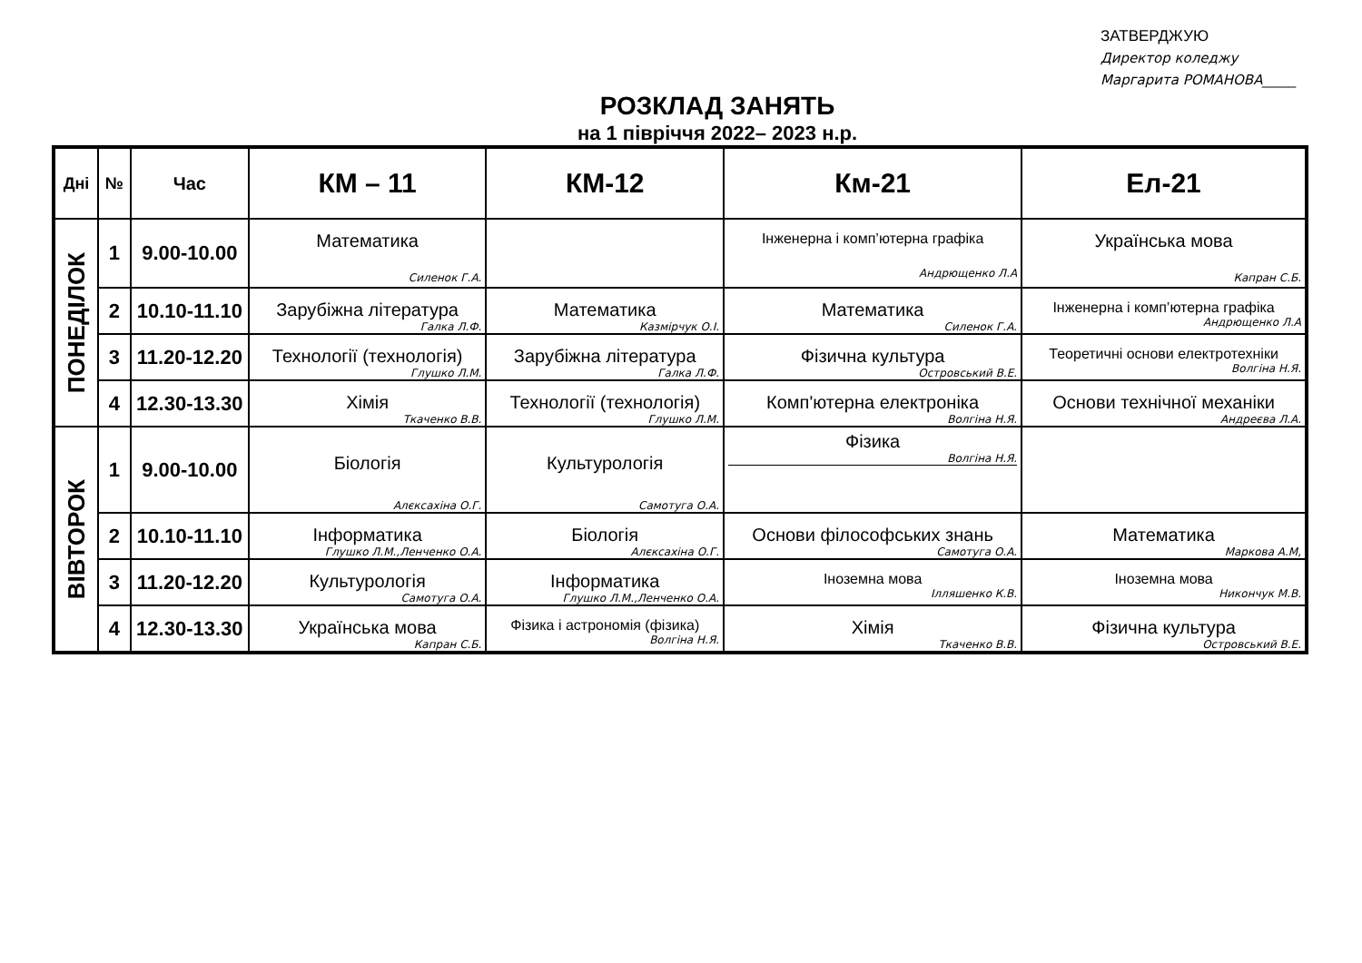ЗАТВЕРДЖУЮ
Директор коледжу
Маргарита РОМАНОВА_____
РОЗКЛАД ЗАНЯТЬ
на 1 півріччя 2022– 2023 н.р.
| Дні | № | Час | КМ – 11 | КМ-12 | Км-21 | Ел-21 |
| --- | --- | --- | --- | --- | --- | --- |
| ПОНЕДІЛОК | 1 | 9.00-10.00 | Математика Силенок Г.А. | | Інженерна і комп’ютерна графіка Андрющенко Л.А | Українська мова Капран С.Б. |
| | 2 | 10.10-11.10 | Зарубіжна література Галка Л.Ф. | Математика Казмірчук О.І. | Математика Силенок Г.А. | Інженерна і комп’ютерна графіка Андрющенко Л.А |
| | 3 | 11.20-12.20 | Технології (технологія) Глушко Л.М. | Зарубіжна література Галка Л.Ф. | Фізична культура Островський В.Е. | Теоретичні основи електротехніки Волгіна Н.Я. |
| | 4 | 12.30-13.30 | Хімія Ткаченко В.В. | Технології (технологія) Глушко Л.М. | Комп'ютерна електроніка Волгіна Н.Я. | Основи технічної механіки Андреєва Л.А. |
| ВІВТОРОК | 1 | 9.00-10.00 | Біологія Алєксахіна О.Г. | Культурологія Самотуга О.А. | Фізика Волгіна Н.Я. | |
| | 2 | 10.10-11.10 | Інформатика Глушко Л.М.,Ленченко О.А. | Біологія Алєксахіна О.Г. | Основи філософських знань Самотуга О.А. | Математика Маркова А.М, |
| | 3 | 11.20-12.20 | Культурологія Самотуга О.А. | Інформатика Глушко Л.М.,Ленченко О.А. | Іноземна мова Ілляшенко К.В. | Іноземна мова Никончук М.В. |
| | 4 | 12.30-13.30 | Українська мова Капран С.Б. | Фізика і астрономія (фізика) Волгіна Н.Я. | Хімія Ткаченко В.В. | Фізична культура Островський В.Е. |